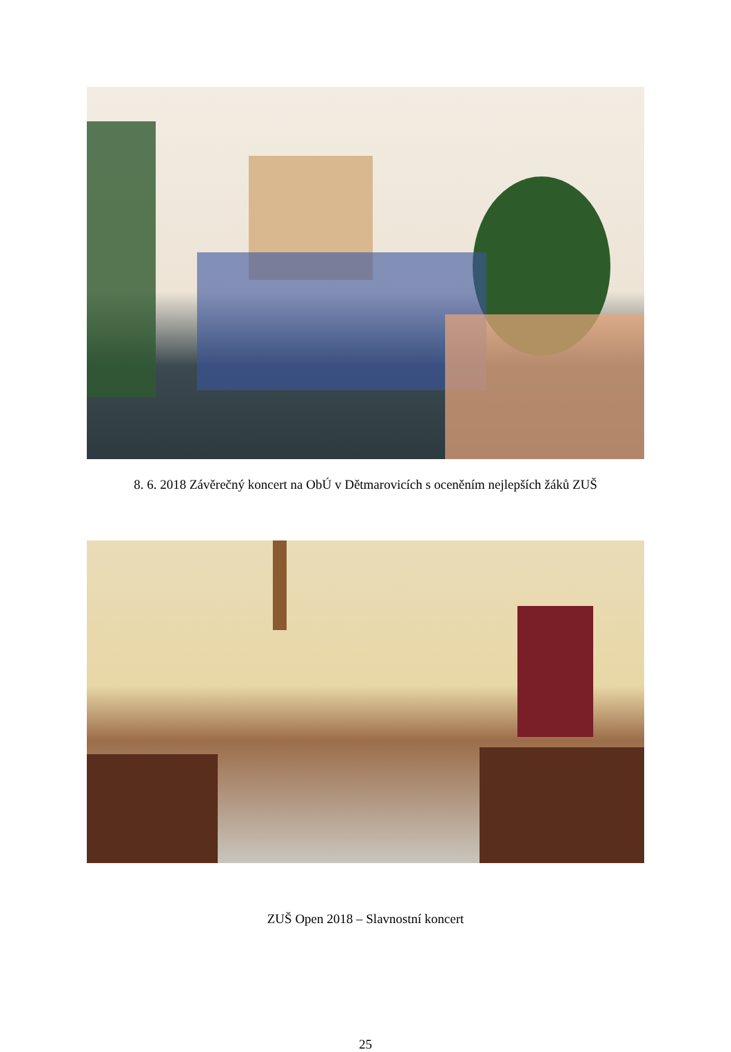8. 6. 2018 Závěrečný koncert na ObÚ v Dětmarovicích s oceněním nejlepších žáků ZUŠ
ZUŠ Open 2018 – Slavnostní koncert
25